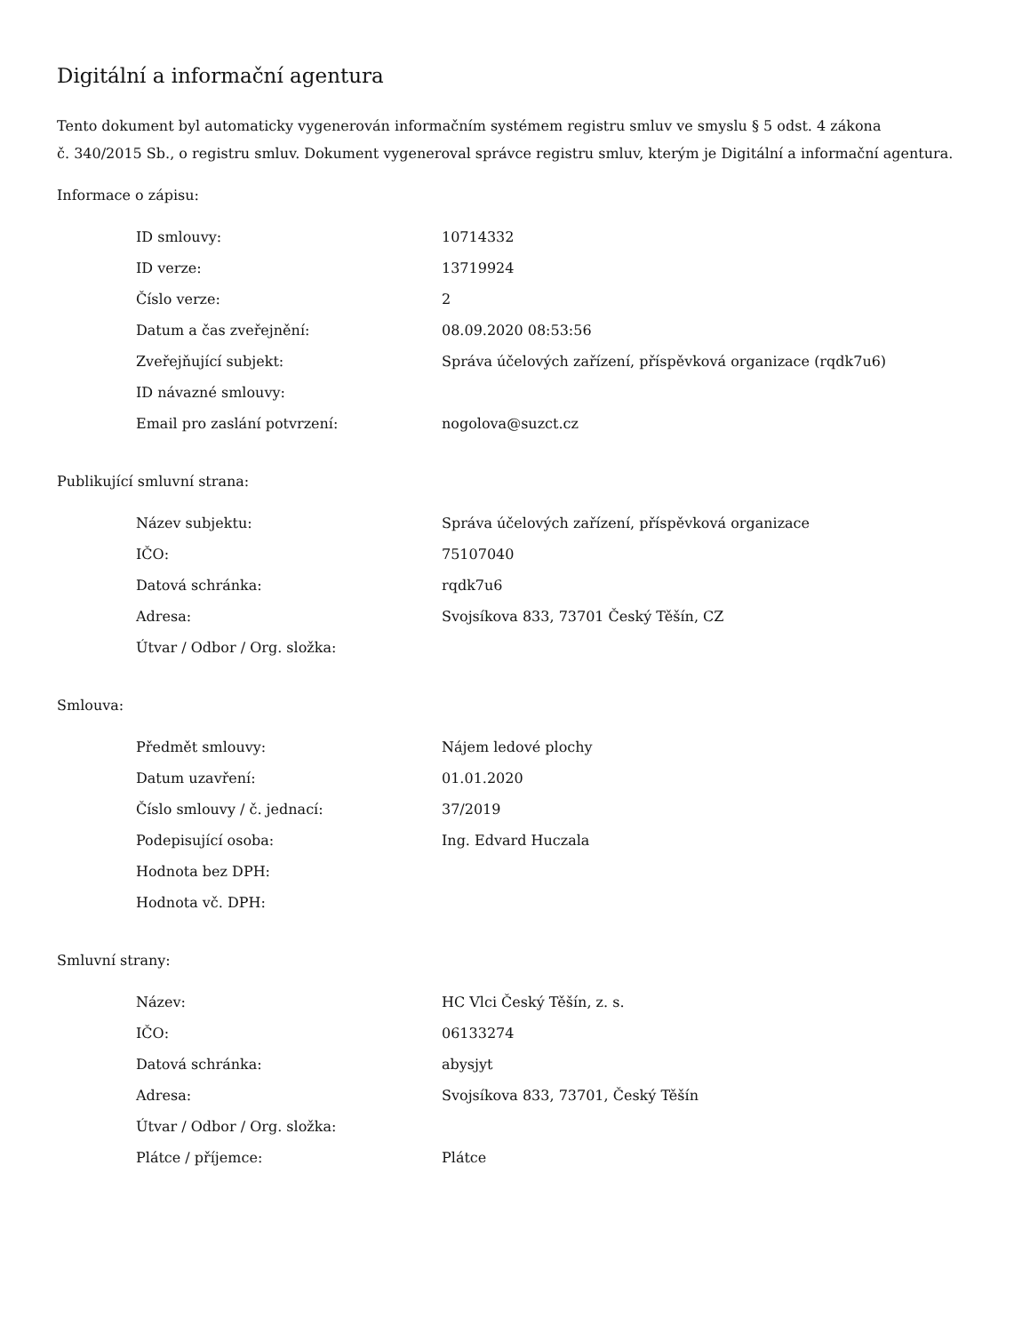Digitální a informační agentura
Tento dokument byl automaticky vygenerován informačním systémem registru smluv ve smyslu § 5 odst. 4 zákona
č. 340/2015 Sb., o registru smluv. Dokument vygeneroval správce registru smluv, kterým je Digitální a informační agentura.
Informace o zápisu:
| ID smlouvy: | 10714332 |
| ID verze: | 13719924 |
| Číslo verze: | 2 |
| Datum a čas zveřejnění: | 08.09.2020 08:53:56 |
| Zveřejňující subjekt: | Správa účelových zařízení, příspěvková organizace (rqdk7u6) |
| ID návazné smlouvy: | |
| Email pro zaslání potvrzení: | nogolova@suzct.cz |
Publikující smluvní strana:
| Název subjektu: | Správa účelových zařízení, příspěvková organizace |
| IČO: | 75107040 |
| Datová schránka: | rqdk7u6 |
| Adresa: | Svojsíkova 833, 73701 Český Těšín, CZ |
| Útvar / Odbor / Org. složka: | |
Smlouva:
| Předmět smlouvy: | Nájem ledové plochy |
| Datum uzavření: | 01.01.2020 |
| Číslo smlouvy / č. jednací: | 37/2019 |
| Podepisující osoba: | Ing. Edvard Huczala |
| Hodnota bez DPH: | |
| Hodnota vč. DPH: | |
Smluvní strany:
| Název: | HC Vlci Český Těšín, z. s. |
| IČO: | 06133274 |
| Datová schránka: | abysjyt |
| Adresa: | Svojsíkova 833, 73701, Český Těšín |
| Útvar / Odbor / Org. složka: | |
| Plátce / příjemce: | Plátce |